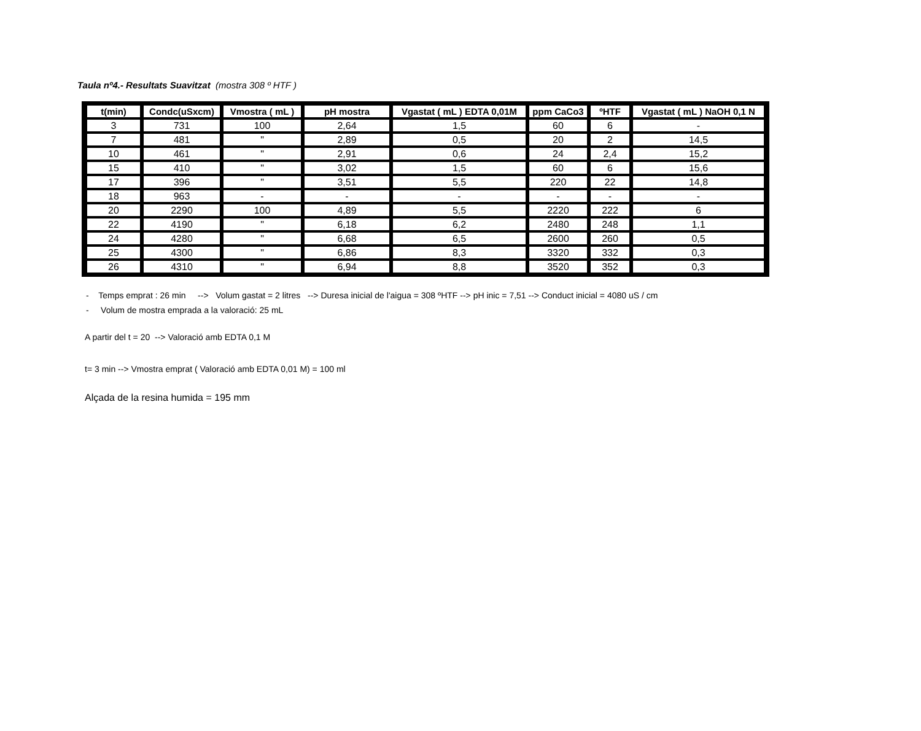Taula nº4.- Resultats Suavitzat (mostra 308 º HTF )
| t(min) | Condc(uSxcm) | Vmostra ( mL ) | pH mostra | Vgastat ( mL ) EDTA 0,01M | ppm CaCo3 | ºHTF | Vgastat ( mL ) NaOH 0,1 N |
| --- | --- | --- | --- | --- | --- | --- | --- |
| 3 | 731 | 100 | 2,64 | 1,5 | 60 | 6 | - |
| 7 | 481 | " | 2,89 | 0,5 | 20 | 2 | 14,5 |
| 10 | 461 | " | 2,91 | 0,6 | 24 | 2,4 | 15,2 |
| 15 | 410 | " | 3,02 | 1,5 | 60 | 6 | 15,6 |
| 17 | 396 | " | 3,51 | 5,5 | 220 | 22 | 14,8 |
| 18 | 963 | - | - | - | - | - | - |
| 20 | 2290 | 100 | 4,89 | 5,5 | 2220 | 222 | 6 |
| 22 | 4190 | " | 6,18 | 6,2 | 2480 | 248 | 1,1 |
| 24 | 4280 | " | 6,68 | 6,5 | 2600 | 260 | 0,5 |
| 25 | 4300 | " | 6,86 | 8,3 | 3320 | 332 | 0,3 |
| 26 | 4310 | " | 6,94 | 8,8 | 3520 | 352 | 0,3 |
- Temps emprat : 26 min --> Volum gastat = 2 litres --> Duresa inicial de l'aigua = 308 ºHTF --> pH inic = 7,51 --> Conduct inicial = 4080 uS / cm
- Volum de mostra emprada a la valoració: 25 mL
A partir del t = 20 --> Valoració amb EDTA 0,1 M
t= 3 min --> Vmostra emprat ( Valoració amb EDTA 0,01 M) = 100 ml
Alçada de la resina humida = 195 mm